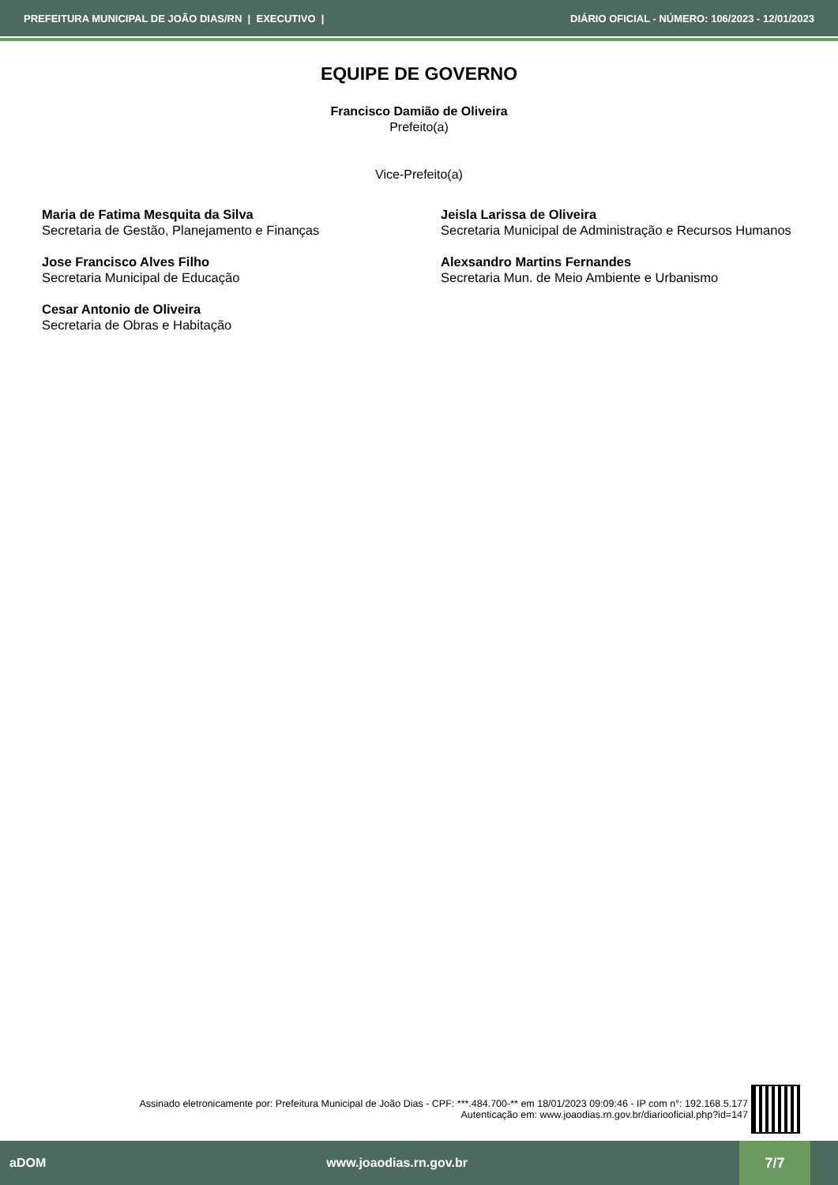PREFEITURA MUNICIPAL DE JOÃO DIAS/RN | EXECUTIVO | DIÁRIO OFICIAL - NÚMERO: 106/2023 - 12/01/2023
EQUIPE DE GOVERNO
Francisco Damião de Oliveira
Prefeito(a)
Vice-Prefeito(a)
Maria de Fatima Mesquita da Silva
Secretaria de Gestão, Planejamento e Finanças
Jeisla Larissa de Oliveira
Secretaria Municipal de Administração e Recursos Humanos
Jose Francisco Alves Filho
Secretaria Municipal de Educação
Alexsandro Martins Fernandes
Secretaria Mun. de Meio Ambiente e Urbanismo
Cesar Antonio de Oliveira
Secretaria de Obras e Habitação
Assinado eletronicamente por: Prefeitura Municipal de João Dias - CPF: ***.484.700-** em 18/01/2023 09:09:46 - IP com n°: 192.168.5.177
Autenticação em: www.joaodias.rn.gov.br/diariooficial.php?id=147
aDOM www.joaodias.rn.gov.br
7/7